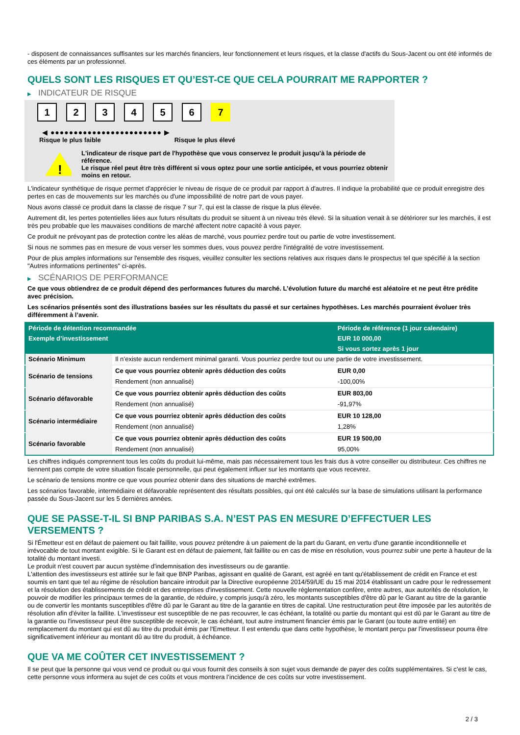- disposent de connaissances suffisantes sur les marchés financiers, leur fonctionnement et leurs risques, et la classe d'actifs du Sous-Jacent ou ont été informés de ces éléments par un professionnel.
QUELS SONT LES RISQUES ET QU’EST-CE QUE CELA POURRAIT ME RAPPORTER ?
▶ INDICATEUR DE RISQUE
1 2 3 4 5 6 7
◀ ●●●●●●●●●●●●●●●●●●●●●●●● ▶
Risque le plus faible Risque le plus élevé
!
L'indicateur de risque part de l'hypothèse que vous conservez le produit jusqu'à la période de référence.
Le risque réel peut être très différent si vous optez pour une sortie anticipée, et vous pourriez obtenir moins en retour.
L'indicateur synthétique de risque permet d'apprécier le niveau de risque de ce produit par rapport à d'autres. Il indique la probabilité que ce produit enregistre des pertes en cas de mouvements sur les marchés ou d'une impossibilité de notre part de vous payer.
Nous avons classé ce produit dans la classe de risque 7 sur 7, qui est la classe de risque la plus élevée.
Autrement dit, les pertes potentielles liées aux futurs résultats du produit se situent à un niveau très élevé. Si la situation venait à se détériorer sur les marchés, il est très peu probable que les mauvaises conditions de marché affectent notre capacité à vous payer.
Ce produit ne prévoyant pas de protection contre les aléas de marché, vous pourriez perdre tout ou partie de votre investissement.
Si nous ne sommes pas en mesure de vous verser les sommes dues, vous pouvez perdre l'intégralité de votre investissement.
Pour de plus amples informations sur l'ensemble des risques, veuillez consulter les sections relatives aux risques dans le prospectus tel que spécifié à la section "Autres informations pertinentes" ci-après.
▶ SCÉNARIOS DE PERFORMANCE
Ce que vous obtiendrez de ce produit dépend des performances futures du marché. L’évolution future du marché est aléatoire et ne peut être prédite avec précision.
Les scénarios présentés sont des illustrations basées sur les résultats du passé et sur certaines hypothèses. Les marchés pourraient évoluer très différemment à l’avenir.
| Période de détention recommandée | | Période de référence (1 jour calendaire) |
| --- | --- | --- |
| Exemple d’investissement | | EUR 10 000,00 |
| | | Si vous sortez après 1 jour |
| Scénario Minimum | Il n’existe aucun rendement minimal garanti. Vous pourriez perdre tout ou une partie de votre investissement. | |
| Scénario de tensions | Ce que vous pourriez obtenir après déduction des coûts | EUR 0,00 |
| | Rendement (non annualisé) | -100,00% |
| Scénario défavorable | Ce que vous pourriez obtenir après déduction des coûts | EUR 803,00 |
| | Rendement (non annualisé) | -91,97% |
| Scénario intermédiaire | Ce que vous pourriez obtenir après déduction des coûts | EUR 10 128,00 |
| | Rendement (non annualisé) | 1,28% |
| Scénario favorable | Ce que vous pourriez obtenir après déduction des coûts | EUR 19 500,00 |
| | Rendement (non annualisé) | 95,00% |
Les chiffres indiqués comprennent tous les coûts du produit lui-même, mais pas nécessairement tous les frais dus à votre conseiller ou distributeur. Ces chiffres ne tiennent pas compte de votre situation fiscale personnelle, qui peut également influer sur les montants que vous recevrez.
Le scénario de tensions montre ce que vous pourriez obtenir dans des situations de marché extrêmes.
Les scénarios favorable, intermédiaire et défavorable représentent des résultats possibles, qui ont été calculés sur la base de simulations utilisant la performance passée du Sous-Jacent sur les 5 dernières années.
QUE SE PASSE-T-IL SI BNP PARIBAS S.A. N’EST PAS EN MESURE D’EFFECTUER LES VERSEMENTS ?
Si l'Émetteur est en défaut de paiement ou fait faillite, vous pouvez prétendre à un paiement de la part du Garant, en vertu d'une garantie inconditionnelle et irrévocable de tout montant exigible. Si le Garant est en défaut de paiement, fait faillite ou en cas de mise en résolution, vous pourrez subir une perte à hauteur de la totalité du montant investi.
Le produit n'est couvert par aucun système d'indemnisation des investisseurs ou de garantie.
L'attention des investisseurs est attirée sur le fait que BNP Paribas, agissant en qualité de Garant, est agréé en tant qu'établissement de crédit en France et est soumis en tant que tel au régime de résolution bancaire introduit par la Directive européenne 2014/59/UE du 15 mai 2014 établissant un cadre pour le redressement et la résolution des établissements de crédit et des entreprises d'investissement. Cette nouvelle réglementation confère, entre autres, aux autorités de résolution, le pouvoir de modifier les principaux termes de la garantie, de réduire, y compris jusqu'à zéro, les montants susceptibles d'être dû par le Garant au titre de la garantie ou de convertir les montants susceptibles d'être dû par le Garant au titre de la garantie en titres de capital. Une restructuration peut être imposée par les autorités de résolution afin d'éviter la faillite. L'investisseur est susceptible de ne pas recouvrer, le cas échéant, la totalité ou partie du montant qui est dû par le Garant au titre de la garantie ou l'investisseur peut être susceptible de recevoir, le cas échéant, tout autre instrument financier émis par le Garant (ou toute autre entité) en remplacement du montant qui est dû au titre du produit émis par l'Emetteur. Il est entendu que dans cette hypothèse, le montant perçu par l'investisseur pourra être significativement inférieur au montant dû au titre du produit, à échéance.
QUE VA ME COÛTER CET INVESTISSEMENT ?
Il se peut que la personne qui vous vend ce produit ou qui vous fournit des conseils à son sujet vous demande de payer des coûts supplémentaires. Si c’est le cas, cette personne vous informera au sujet de ces coûts et vous montrera l’incidence de ces coûts sur votre investissement.
2 / 3